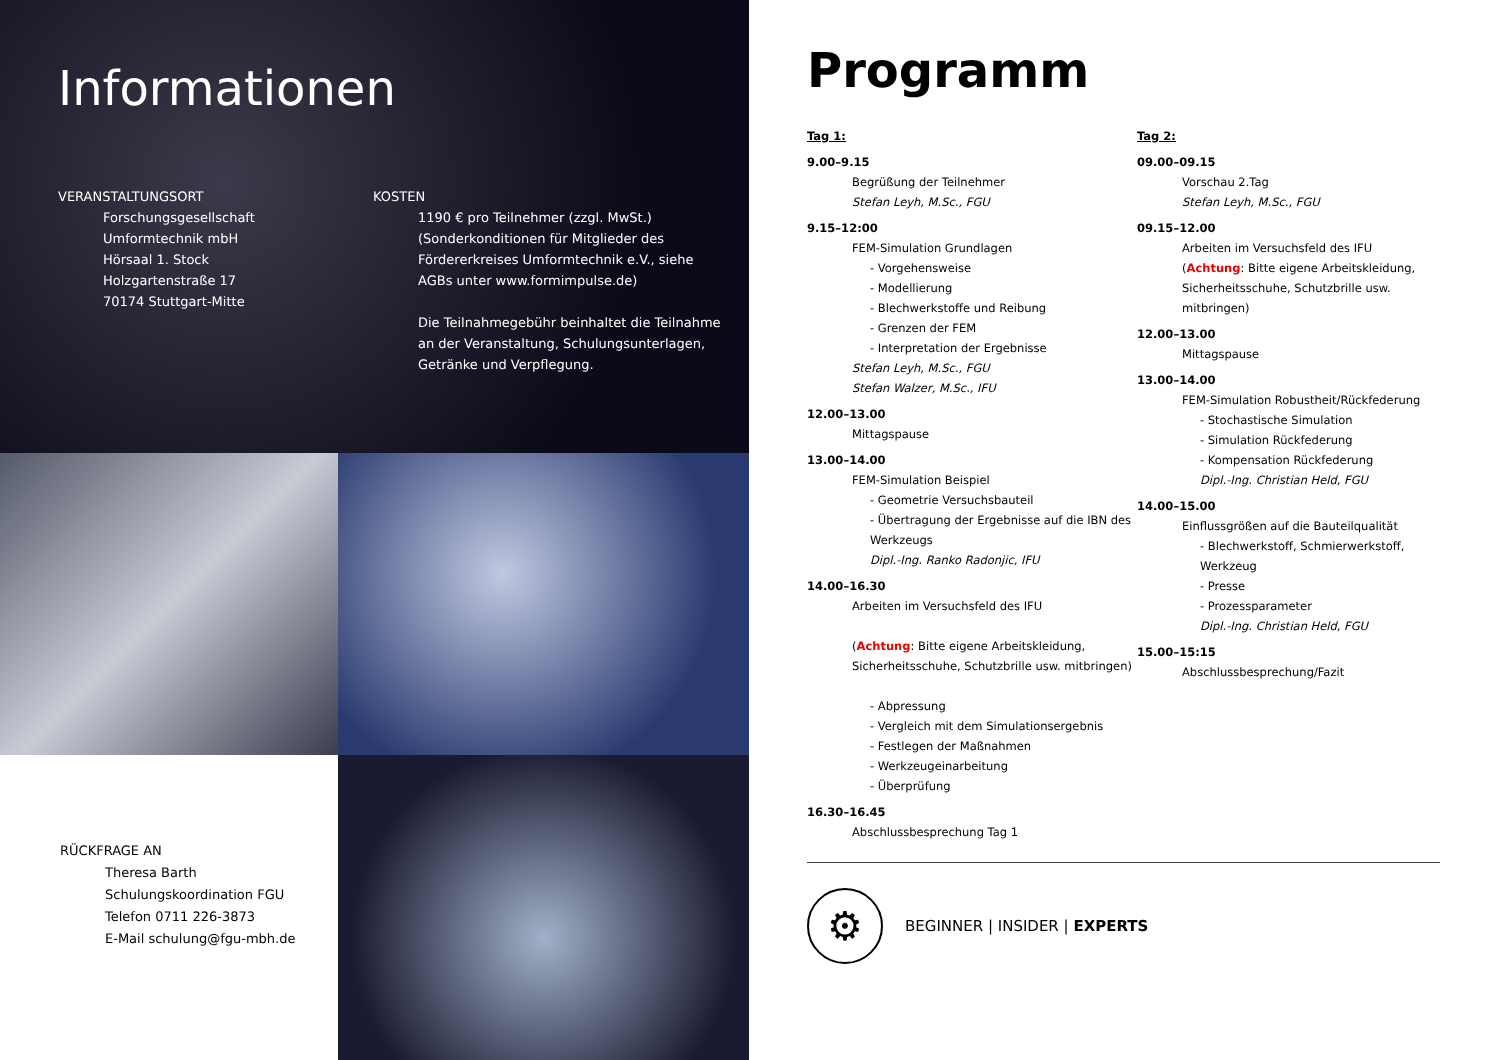Informationen
VERANSTALTUNGSORT
Forschungsgesellschaft
Umformtechnik mbH
Hörsaal 1. Stock
Holzgartenstraße 17
70174 Stuttgart-Mitte
KOSTEN
1190 € pro Teilnehmer (zzgl. MwSt.)
(Sonderkonditionen für Mitglieder des Fördererkreises Umformtechnik e.V., siehe AGBs unter www.formimpulse.de)
Die Teilnahmegebühr beinhaltet die Teilnahme an der Veranstaltung, Schulungsunterlagen, Getränke und Verpflegung.
RÜCKFRAGE AN
Theresa Barth
Schulungskoordination FGU
Telefon 0711 226-3873
E-Mail schulung@fgu-mbh.de
Programm
Tag 1:
9.00–9.15
Begrüßung der Teilnehmer
Stefan Leyh, M.Sc., FGU
9.15–12:00
FEM-Simulation Grundlagen
- Vorgehensweise
- Modellierung
- Blechwerkstoffe und Reibung
- Grenzen der FEM
- Interpretation der Ergebnisse
Stefan Leyh, M.Sc., FGU
Stefan Walzer, M.Sc., IFU
12.00–13.00
Mittagspause
13.00–14.00
FEM-Simulation Beispiel
- Geometrie Versuchsbauteil
- Übertragung der Ergebnisse auf die IBN des Werkzeugs
Dipl.-Ing. Ranko Radonjic, IFU
14.00–16.30
Arbeiten im Versuchsfeld des IFU
(Achtung: Bitte eigene Arbeitskleidung, Sicherheitsschuhe, Schutzbrille usw. mitbringen)
- Abpressung
- Vergleich mit dem Simulationsergebnis
- Festlegen der Maßnahmen
- Werkzeugeinarbeitung
- Überprüfung
16.30–16.45
Abschlussbesprechung Tag 1
Tag 2:
09.00–09.15
Vorschau 2.Tag
Stefan Leyh, M.Sc., FGU
09.15–12.00
Arbeiten im Versuchsfeld des IFU
(Achtung: Bitte eigene Arbeitskleidung, Sicherheitsschuhe, Schutzbrille usw. mitbringen)
12.00–13.00
Mittagspause
13.00–14.00
FEM-Simulation Robustheit/Rückfederung
- Stochastische Simulation
- Simulation Rückfederung
- Kompensation Rückfederung
Dipl.-Ing. Christian Held, FGU
14.00–15.00
Einflussgrößen auf die Bauteilqualität
- Blechwerkstoff, Schmierwerkstoff, Werkzeug
- Presse
- Prozessparameter
Dipl.-Ing. Christian Held, FGU
15.00–15:15
Abschlussbesprechung/Fazit
⚙
BEGINNER | INSIDER | EXPERTS